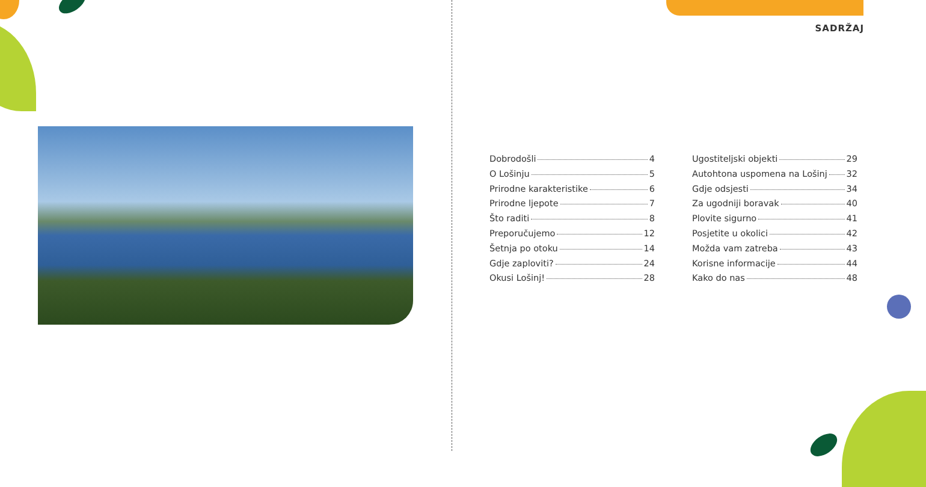SADRŽAJ
Dobrodošli 4
O Lošinju 5
Prirodne karakteristike 6
Prirodne ljepote 7
Što raditi 8
Preporučujemo 12
Šetnja po otoku 14
Gdje zaploviti? 24
Okusi Lošinj! 28
Ugostiteljski objekti 29
Autohtona uspomena na Lošinj 32
Gdje odsjesti 34
Za ugodniji boravak 40
Plovite sigurno 41
Posjetite u okolici 42
Možda vam zatreba 43
Korisne informacije 44
Kako do nas 48